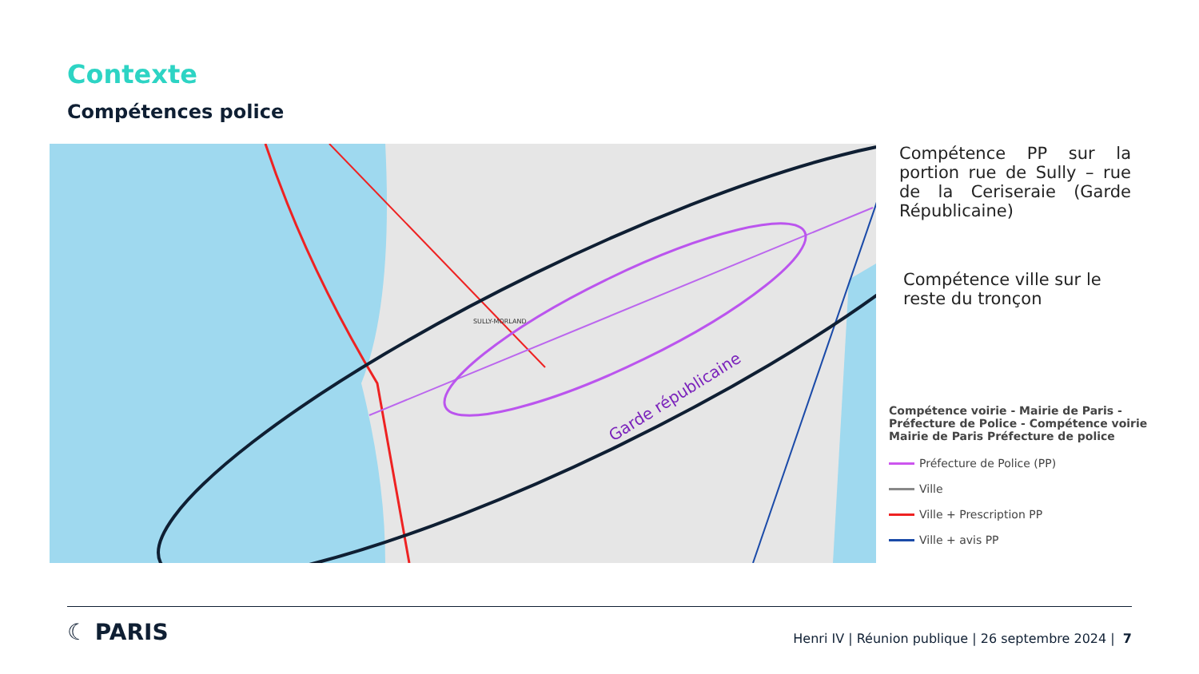Contexte
Compétences police
Garde républicaine
SULLY-MORLAND
Compétence PP sur la portion rue de Sully – rue de la Ceriseraie (Garde Républicaine)
Compétence ville sur le reste du tronçon
Compétence voirie - Mairie de Paris - Préfecture de Police - Compétence voirie Mairie de Paris Préfecture de police
Préfecture de Police (PP)
Ville
Ville + Prescription PP
Ville + avis PP
☾ PARIS
Henri IV | Réunion publique | 26 septembre 2024 | 7